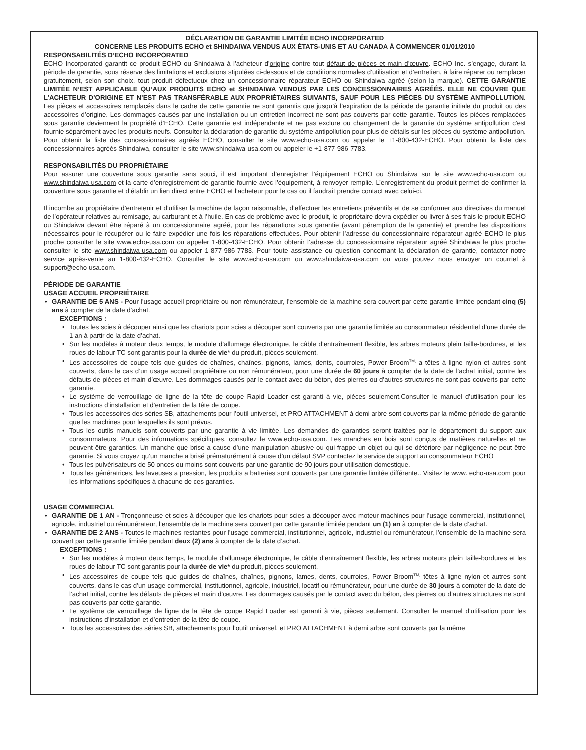DÉCLARATION DE GARANTIE LIMITÉE ECHO INCORPORATED
CONCERNE LES PRODUITS ECHO et SHINDAIWA VENDUS AUX ÉTATS-UNIS ET AU CANADA À COMMENCER 01/01/2010
RESPONSABILITÉS D’ECHO INCORPORATED
ECHO Incorporated garantit ce produit ECHO ou Shindaiwa à l’acheteur d’origine contre tout défaut de pièces et main d’œuvre. ECHO Inc. s’engage, durant la période de garantie, sous réserve des limitations et exclusions stipulées ci-dessous et de conditions normales d’utilisation et d’entretien, à faire réparer ou remplacer gratuitement, selon son choix, tout produit défectueux chez un concessionnaire réparateur ECHO ou Shindaiwa agréé (selon la marque). CETTE GARANTIE LIMITÉE N’EST APPLICABLE QU’AUX PRODUITS ECHO et SHINDAIWA VENDUS PAR LES CONCESSIONNAIRES AGRÉÉS. ELLE NE COUVRE QUE L’ACHETEUR D’ORIGINE ET N’EST PAS TRANSFÉRABLE AUX PROPRIÉTAIRES SUIVANTS, SAUF POUR LES PIÈCES DU SYSTÈME ANTIPOLLUTION. Les pièces et accessoires remplacés dans le cadre de cette garantie ne sont garantis que jusqu’à l’expiration de la période de garantie initiale du produit ou des accessoires d’origine. Les dommages causés par une installation ou un entretien incorrect ne sont pas couverts par cette garantie. Toutes les pièces remplacées sous garantie deviennent la propriété d’ECHO. Cette garantie est indépendante et ne pas exclure ou changement de la garantie du système antipollution c'est fournie séparément avec les produits neufs. Consulter la déclaration de garantie du système antipollution pour plus de détails sur les pièces du système antipollution. Pour obtenir la liste des concessionnaires agréés ECHO, consulter le site www.echo-usa.com ou appeler le +1-800-432-ECHO. Pour obtenir la liste des concessionnaires agréés Shindaiwa, consulter le site www.shindaiwa-usa.com ou appeler le +1-877-986-7783.
RESPONSABILITÉS DU PROPRIÉTAIRE
Pour assurer une couverture sous garantie sans souci, il est important d’enregistrer l’équipement ECHO ou Shindaiwa sur le site www.echo-usa.com ou www.shindaiwa-usa.com et la carte d’enregistrement de garantie fournie avec l’équipement, à renvoyer remplie. L’enregistrement du produit permet de confirmer la couverture sous garantie et d’établir un lien direct entre ECHO et l’acheteur pour le cas ou il faudrait prendre contact avec celui-ci.
Il incombe au propriétaire d’entretenir et d’utiliser la machine de façon raisonnable, d’effectuer les entretiens préventifs et de se conformer aux directives du manuel de l’opérateur relatives au remisage, au carburant et à l’huile. En cas de problème avec le produit, le propriétaire devra expédier ou livrer à ses frais le produit ECHO ou Shindaiwa devant être réparé à un concessionnaire agréé, pour les réparations sous garantie (avant péremption de la garantie) et prendre les dispositions nécessaires pour le récupérer ou le faire expédier une fois les réparations effectuées. Pour obtenir l’adresse du concessionnaire réparateur agréé ECHO le plus proche consulter le site www.echo-usa.com ou appeler 1-800-432-ECHO. Pour obtenir l’adresse du concessionnaire réparateur agréé Shindaiwa le plus proche consulter le site www.shindaiwa-usa.com ou appeler 1-877-986-7783. Pour toute assistance ou question concernant la déclaration de garantie, contacter notre service après-vente au 1-800-432-ECHO. Consulter le site www.echo-usa.com ou www.shindaiwa-usa.com ou vous pouvez nous envoyer un courriel à support@echo-usa.com.
PÉRIODE DE GARANTIE
USAGE ACCUEIL PROPRIÉTAIRE
• GARANTIE DE 5 ANS - Pour l’usage accueil propriétaire ou non rémunérateur, l’ensemble de la machine sera couvert par cette garantie limitée pendant cinq (5) ans à compter de la date d’achat.
EXCEPTIONS :
• Toutes les scies à découper ainsi que les chariots pour scies a découper sont couverts par une garantie limitée au consommateur résidentiel d’une durée de 1 an à partir de la date d’achat.
• Sur les modèles à moteur deux temps, le module d’allumage électronique, le câble d’entraînement flexible, les arbres moteurs plein taille-bordures, et les roues de labour TC sont garantis pour la durée de vie* du produit, pièces seulement.
• Les accessoires de coupe tels que guides de chaînes, chaînes, pignons, lames, dents, courroies, Power Broom<sup>TM,</sup> a têtes à ligne nylon et autres sont couverts, dans le cas d’un usage accueil propriétaire ou non rémunérateur, pour une durée de 60 jours à compter de la date de l’achat initial, contre les défauts de pièces et main d’œuvre. Les dommages causés par le contact avec du béton, des pierres ou d’autres structures ne sont pas couverts par cette garantie.
• Le système de verrouillage de ligne de la tête de coupe Rapid Loader est garanti à vie, pièces seulement.Consulter le manuel d’utilisation pour les instructions d’installation et d’entretien de la tête de coupe.
• Tous les accessoires des séries SB, attachements pour l’outil universel, et PRO ATTACHMENT à demi arbre sont couverts par la même période de garantie que les machines pour lesquelles ils sont prévus.
• Tous les outils manuels sont couverts par une garantie à vie limitée. Les demandes de garanties seront traitées par le département du support aux consommateurs. Pour des informations spécifiques, consultez le www.echo-usa.com. Les manches en bois sont conçus de matières naturelles et ne peuvent être garanties. Un manche que brise a cause d’une manipulation abusive ou qui frappe un objet ou qui se détériore par négligence ne peut être garantie. Si vous croyez qu’un manche a brisé prématurément à cause d’un défaut SVP contactez le service de support au consommateur ECHO
• Tous les pulvérisateurs de 50 onces ou moins sont couverts par une garantie de 90 jours pour utilisation domestique.
• Tous les génératrices, les laveuses a pression, les produits a batteries sont couverts par une garantie limitée différente.. Visitez le www. echo-usa.com pour les informations spécifiques à chacune de ces garanties.
USAGE COMMERCIAL
• GARANTIE DE 1 AN - Tronçonneuse et scies à découper que les chariots pour scies a découper avec moteur machines pour l’usage commercial, institutionnel, agricole, industriel ou rémunérateur, l’ensemble de la machine sera couvert par cette garantie limitée pendant un (1) an à compter de la date d’achat.
• GARANTIE DE 2 ANS - Toutes le machines restantes pour l’usage commercial, institutionnel, agricole, industriel ou rémunérateur, l’ensemble de la machine sera couvert par cette garantie limitée pendant deux (2) ans à compter de la date d’achat.
EXCEPTIONS :
• Sur les modèles à moteur deux temps, le module d’allumage électronique, le câble d’entraînement flexible, les arbres moteurs plein taille-bordures et les roues de labour TC sont garantis pour la durée de vie* du produit, pièces seulement.
• Les accessoires de coupe tels que guides de chaînes, chaînes, pignons, lames, dents, courroies, Power Broom<sup>TM,</sup> têtes à ligne nylon et autres sont couverts, dans le cas d’un usage commercial, institutionnel, agricole, industriel, locatif ou rémunérateur, pour une durée de 30 jours à compter de la date de l’achat initial, contre les défauts de pièces et main d’œuvre. Les dommages causés par le contact avec du béton, des pierres ou d’autres structures ne sont pas couverts par cette garantie.
• Le système de verrouillage de ligne de la tête de coupe Rapid Loader est garanti à vie, pièces seulement. Consulter le manuel d’utilisation pour les instructions d’installation et d’entretien de la tête de coupe.
• Tous les accessoires des séries SB, attachements pour l’outil universel, et PRO ATTACHMENT à demi arbre sont couverts par la même